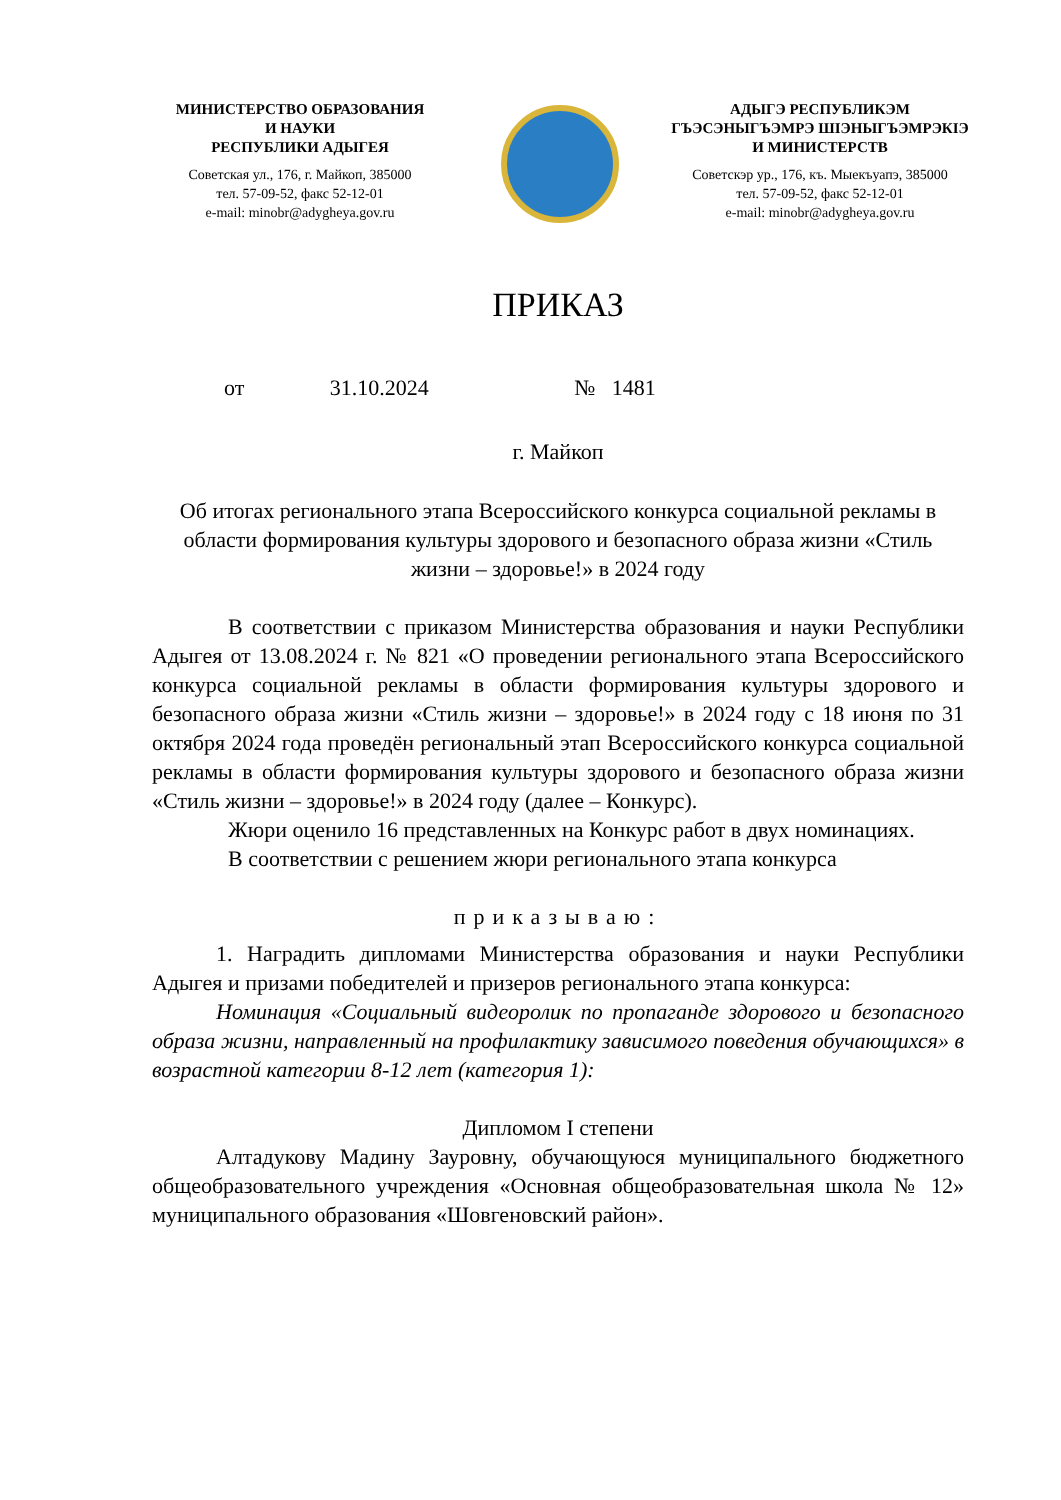МИНИСТЕРСТВО ОБРАЗОВАНИЯ
И НАУКИ
РЕСПУБЛИКИ АДЫГЕЯ
Советская ул., 176, г. Майкоп, 385000
тел. 57-09-52, факс 52-12-01
e-mail: minobr@adygheya.gov.ru
АДЫГЭ РЕСПУБЛИКЭМ
ГЪЭСЭНЫГЪЭМРЭ ШIЭНЫГЪЭМРЭКIЭ
И МИНИСТЕРСТВ
Советскэр ур., 176, къ. Мыекъуапэ, 385000
тел. 57-09-52, факс 52-12-01
e-mail: minobr@adygheya.gov.ru
ПРИКАЗ
от 31.10.2024 № 1481
г. Майкоп
Об итогах регионального этапа Всероссийского конкурса социальной рекламы в области формирования культуры здорового и безопасного образа жизни «Стиль жизни – здоровье!» в 2024 году
В соответствии с приказом Министерства образования и науки Республики Адыгея от 13.08.2024 г. № 821 «О проведении регионального этапа Всероссийского конкурса социальной рекламы в области формирования культуры здорового и безопасного образа жизни «Стиль жизни – здоровье!» в 2024 году с 18 июня по 31 октября 2024 года проведён региональный этап Всероссийского конкурса социальной рекламы в области формирования культуры здорового и безопасного образа жизни «Стиль жизни – здоровье!» в 2024 году (далее – Конкурс).
Жюри оценило 16 представленных на Конкурс работ в двух номинациях.
В соответствии с решением жюри регионального этапа конкурса
приказываю:
1. Наградить дипломами Министерства образования и науки Республики Адыгея и призами победителей и призеров регионального этапа конкурса:
Номинация «Социальный видеоролик по пропаганде здорового и безопасного образа жизни, направленный на профилактику зависимого поведения обучающихся» в возрастной категории 8-12 лет (категория 1):
Дипломом I степени
Алтадукову Мадину Зауровну, обучающуюся муниципального бюджетного общеобразовательного учреждения «Основная общеобразовательная школа № 12» муниципального образования «Шовгеновский район».